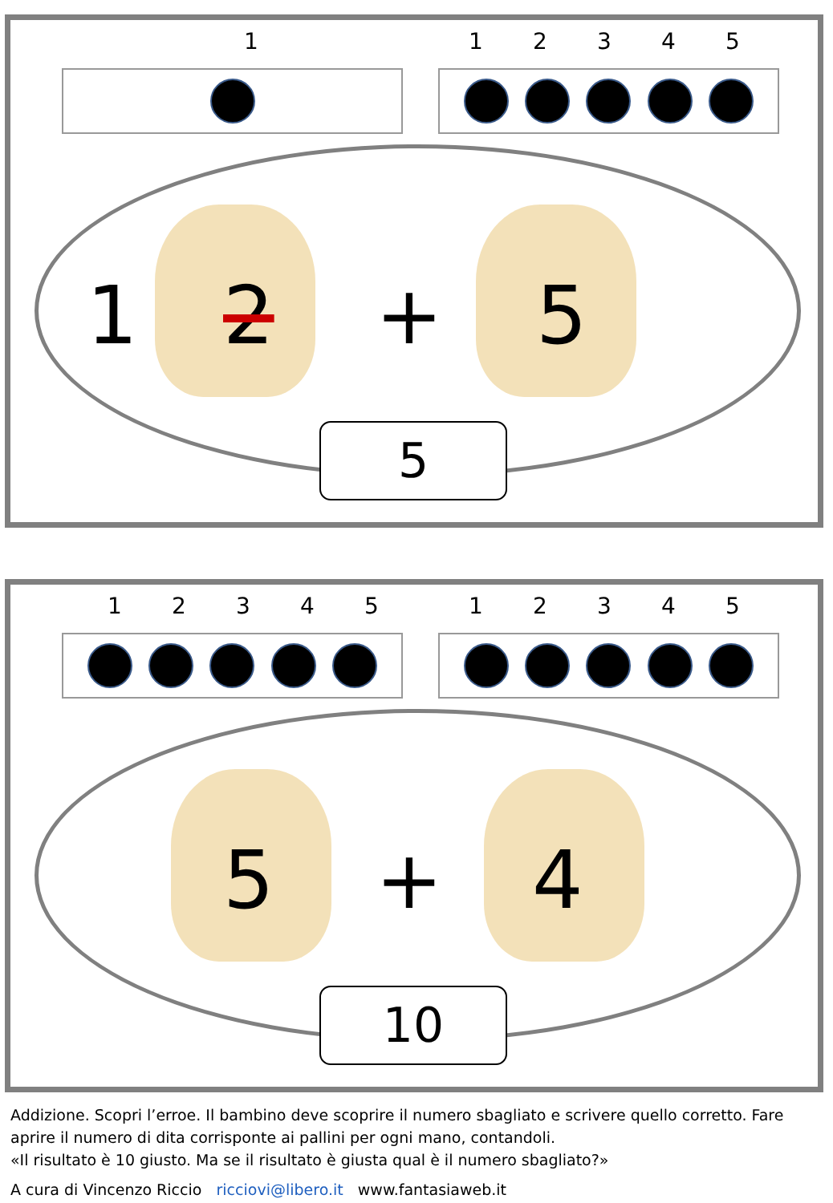1 1 2 3 4 5
1 2 + 5
5
1 2 3 4 5 1 2 3 4 5
5 + 4
10
Addizione. Scopri l’erroe. Il bambino deve scoprire il numero sbagliato e scrivere quello corretto. Fare
aprire il numero di dita corrisponte ai pallini per ogni mano, contandoli.
«Il risultato è 10 giusto. Ma se il risultato è giusta qual è il numero sbagliato?»
A cura di Vincenzo Riccio ricciovi@libero.it www.fantasiaweb.it